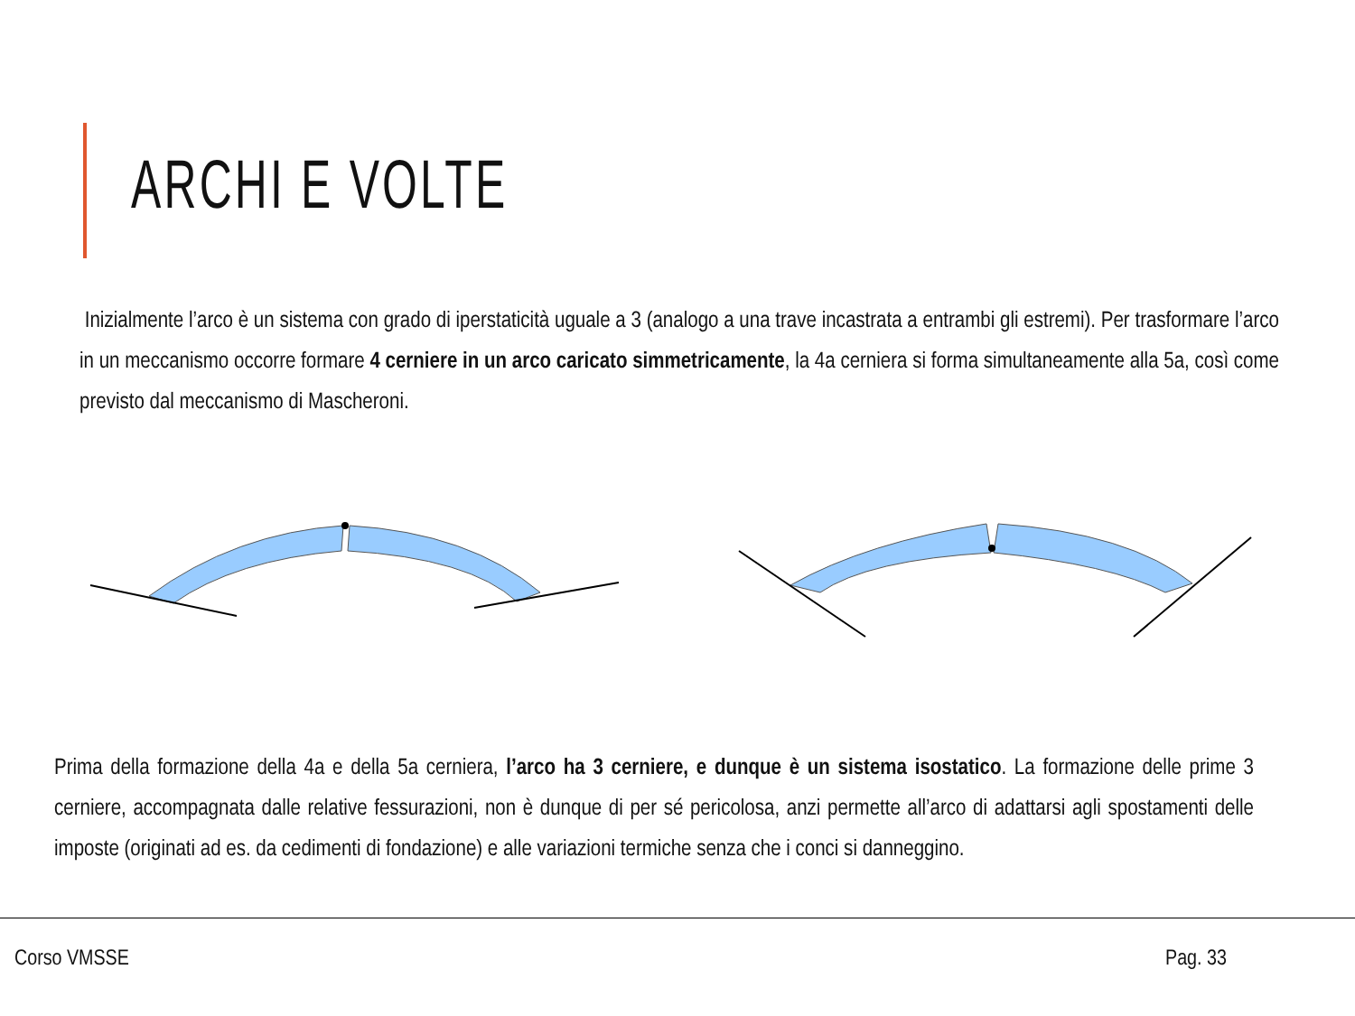ARCHI E VOLTE
Inizialmente l’arco è un sistema con grado di iperstaticità uguale a 3 (analogo a una trave incastrata a entrambi gli estremi). Per trasformare l’arco in un meccanismo occorre formare 4 cerniere in un arco caricato simmetricamente, la 4a cerniera si forma simultaneamente alla 5a, così come previsto dal meccanismo di Mascheroni.
Prima della formazione della 4a e della 5a cerniera, l’arco ha 3 cerniere, e dunque è un sistema isostatico. La formazione delle prime 3 cerniere, accompagnata dalle relative fessurazioni, non è dunque di per sé pericolosa, anzi permette all’arco di adattarsi agli spostamenti delle imposte (originati ad es. da cedimenti di fondazione) e alle variazioni termiche senza che i conci si danneggino.
Corso VMSSE Pag. 33